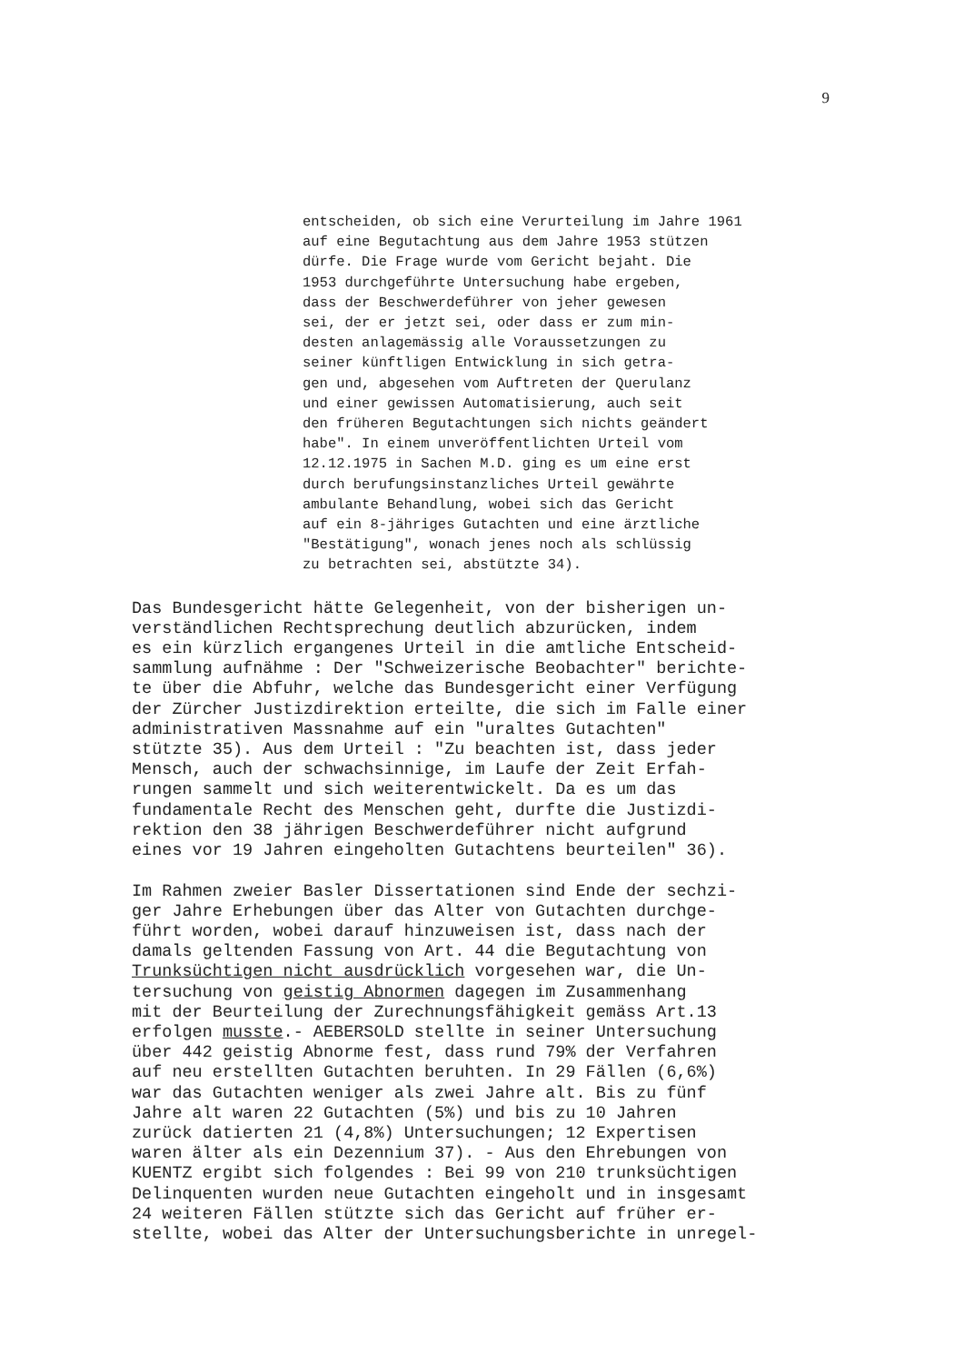9
entscheiden, ob sich eine Verurteilung im Jahre 1961 auf eine Begutachtung aus dem Jahre 1953 stützen dürfe. Die Frage wurde vom Gericht bejaht. Die 1953 durchgeführte Untersuchung habe ergeben, dass der Beschwerdeführer von jeher gewesen sei, der er jetzt sei, oder dass er zum min- desten anlagemässig alle Voraussetzungen zu seiner künftligen Entwicklung in sich getra- gen und, abgesehen vom Auftreten der Querulanz und einer gewissen Automatisierung, auch seit den früheren Begutachtungen sich nichts geändert habe". In einem unveröffentlichten Urteil vom 12.12.1975 in Sachen M.D. ging es um eine erst durch berufungsinstanzliches Urteil gewährte ambulante Behandlung, wobei sich das Gericht auf ein 8-jähriges Gutachten und eine ärztliche "Bestätigung", wonach jenes noch als schlüssig zu betrachten sei, abstützte 34).
Das Bundesgericht hätte Gelegenheit, von der bisherigen un- verständlichen Rechtsprechung deutlich abzurücken, indem es ein kürzlich ergangenes Urteil in die amtliche Entscheid- sammlung aufnähme : Der "Schweizerische Beobachter" berichte- te über die Abfuhr, welche das Bundesgericht einer Verfügung der Zürcher Justizdirektion erteilte, die sich im Falle einer administrativen Massnahme auf ein "uraltes Gutachten" stützte 35). Aus dem Urteil : "Zu beachten ist, dass jeder Mensch, auch der schwachsinnige, im Laufe der Zeit Erfah- rungen sammelt und sich weiterentwickelt. Da es um das fundamentale Recht des Menschen geht, durfte die Justizdi- rektion den 38 jährigen Beschwerdeführer nicht aufgrund eines vor 19 Jahren eingeholten Gutachtens beurteilen" 36). Im Rahmen zweier Basler Dissertationen sind Ende der sechzi- ger Jahre Erhebungen über das Alter von Gutachten durchge- führt worden, wobei darauf hinzuweisen ist, dass nach der damals geltenden Fassung von Art. 44 die Begutachtung von Trunksüchtigen nicht ausdrücklich vorgesehen war, die Un- tersuchung von geistig Abnormen dagegen im Zusammenhang mit der Beurteilung der Zurechnungsfähigkeit gemäss Art.13 erfolgen musste.- AEBERSOLD stellte in seiner Untersuchung über 442 geistig Abnorme fest, dass rund 79% der Verfahren auf neu erstellten Gutachten beruhten. In 29 Fällen (6,6%) war das Gutachten weniger als zwei Jahre alt. Bis zu fünf Jahre alt waren 22 Gutachten (5%) und bis zu 10 Jahren zurück datierten 21 (4,8%) Untersuchungen; 12 Expertisen waren älter als ein Dezennium 37). - Aus den Ehrebungen von KUENTZ ergibt sich folgendes : Bei 99 von 210 trunksüchtigen Delinquenten wurden neue Gutachten eingeholt und in insgesamt 24 weiteren Fällen stützte sich das Gericht auf früher er- stellte, wobei das Alter der Untersuchungsberichte in unregel-